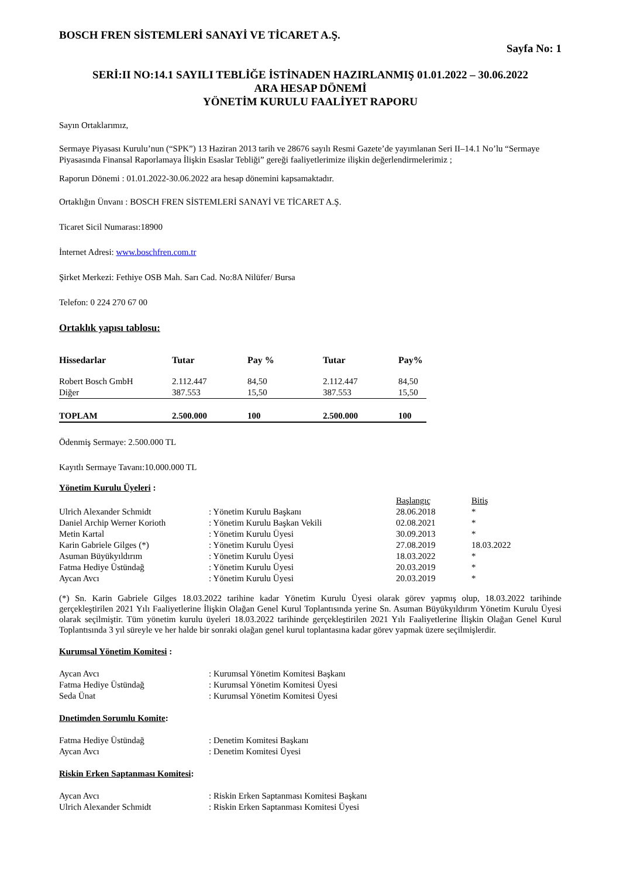BOSCH FREN SİSTEMLERİ SANAYİ VE TİCARET A.Ş.
Sayfa No: 1
SERİ:II NO:14.1 SAYILI TEBLİĞE İSTİNADEN HAZIRLANMIŞ 01.01.2022 – 30.06.2022
ARA HESAP DÖNEMİ
YÖNETİM KURULU FAALİYET RAPORU
Sayın Ortaklarımız,
Sermaye Piyasası Kurulu’nun (“SPK”) 13 Haziran 2013 tarih ve 28676 sayılı Resmi Gazete’de yayımlanan Seri II–14.1 No’lu “Sermaye Piyasasında Finansal Raporlamaya İlişkin Esaslar Tebliği” gereği faaliyetlerimize ilişkin değerlendirmelerimiz ;
Raporun Dönemi : 01.01.2022-30.06.2022 ara hesap dönemini kapsamaktadır.
Ortaklığın Ünvanı : BOSCH FREN SİSTEMLERİ SANAYİ VE TİCARET A.Ş.
Ticaret Sicil Numarası:18900
İnternet Adresi: www.boschfren.com.tr
Şirket Merkezi: Fethiye OSB Mah. Sarı Cad. No:8A Nilüfer/ Bursa
Telefon: 0 224 270 67 00
Ortaklık yapısı tablosu:
| Hissedarlar | Tutar | Pay % | Tutar | Pay% |
| --- | --- | --- | --- | --- |
| Robert Bosch GmbH | 2.112.447 | 84,50 | 2.112.447 | 84,50 |
| Diğer | 387.553 | 15,50 | 387.553 | 15,50 |
| TOPLAM | 2.500.000 | 100 | 2.500.000 | 100 |
Ödenmiş Sermaye: 2.500.000 TL
Kayıtlı Sermaye Tavanı:10.000.000 TL
Yönetim Kurulu Üyeleri :
| | | Başlangıç | Bitiş |
| Ulrich Alexander Schmidt | : Yönetim Kurulu Başkanı | 28.06.2018 | * |
| Daniel Archip Werner Korioth | : Yönetim Kurulu Başkan Vekili | 02.08.2021 | * |
| Metin Kartal | : Yönetim Kurulu Üyesi | 30.09.2013 | * |
| Karin Gabriele Gilges (*) | : Yönetim Kurulu Üyesi | 27.08.2019 | 18.03.2022 |
| Asuman Büyükyıldırım | : Yönetim Kurulu Üyesi | 18.03.2022 | * |
| Fatma Hediye Üstündağ | : Yönetim Kurulu Üyesi | 20.03.2019 | * |
| Aycan Avcı | : Yönetim Kurulu Üyesi | 20.03.2019 | * |
(*) Sn. Karin Gabriele Gilges 18.03.2022 tarihine kadar Yönetim Kurulu Üyesi olarak görev yapmış olup, 18.03.2022 tarihinde gerçekleştirilen 2021 Yılı Faaliyetlerine İlişkin Olağan Genel Kurul Toplantısında yerine Sn. Asuman Büyükyıldırım Yönetim Kurulu Üyesi olarak seçilmiştir. Tüm yönetim kurulu üyeleri 18.03.2022 tarihinde gerçekleştirilen 2021 Yılı Faaliyetlerine İlişkin Olağan Genel Kurul Toplantısında 3 yıl süreyle ve her halde bir sonraki olağan genel kurul toplantasına kadar görev yapmak üzere seçilmişlerdir.
Kurumsal Yönetim Komitesi :
| Aycan Avcı | : Kurumsal Yönetim Komitesi Başkanı |
| Fatma Hediye Üstündağ | : Kurumsal Yönetim Komitesi Üyesi |
| Seda Ünat | : Kurumsal Yönetim Komitesi Üyesi |
Dnetimden Sorumlu Komite:
| Fatma Hediye Üstündağ | : Denetim Komitesi Başkanı |
| Aycan Avcı | : Denetim Komitesi Üyesi |
Riskin Erken Saptanması Komitesi:
| Aycan Avcı | : Riskin Erken Saptanması Komitesi Başkanı |
| Ulrich Alexander Schmidt | : Riskin Erken Saptanması Komitesi Üyesi |